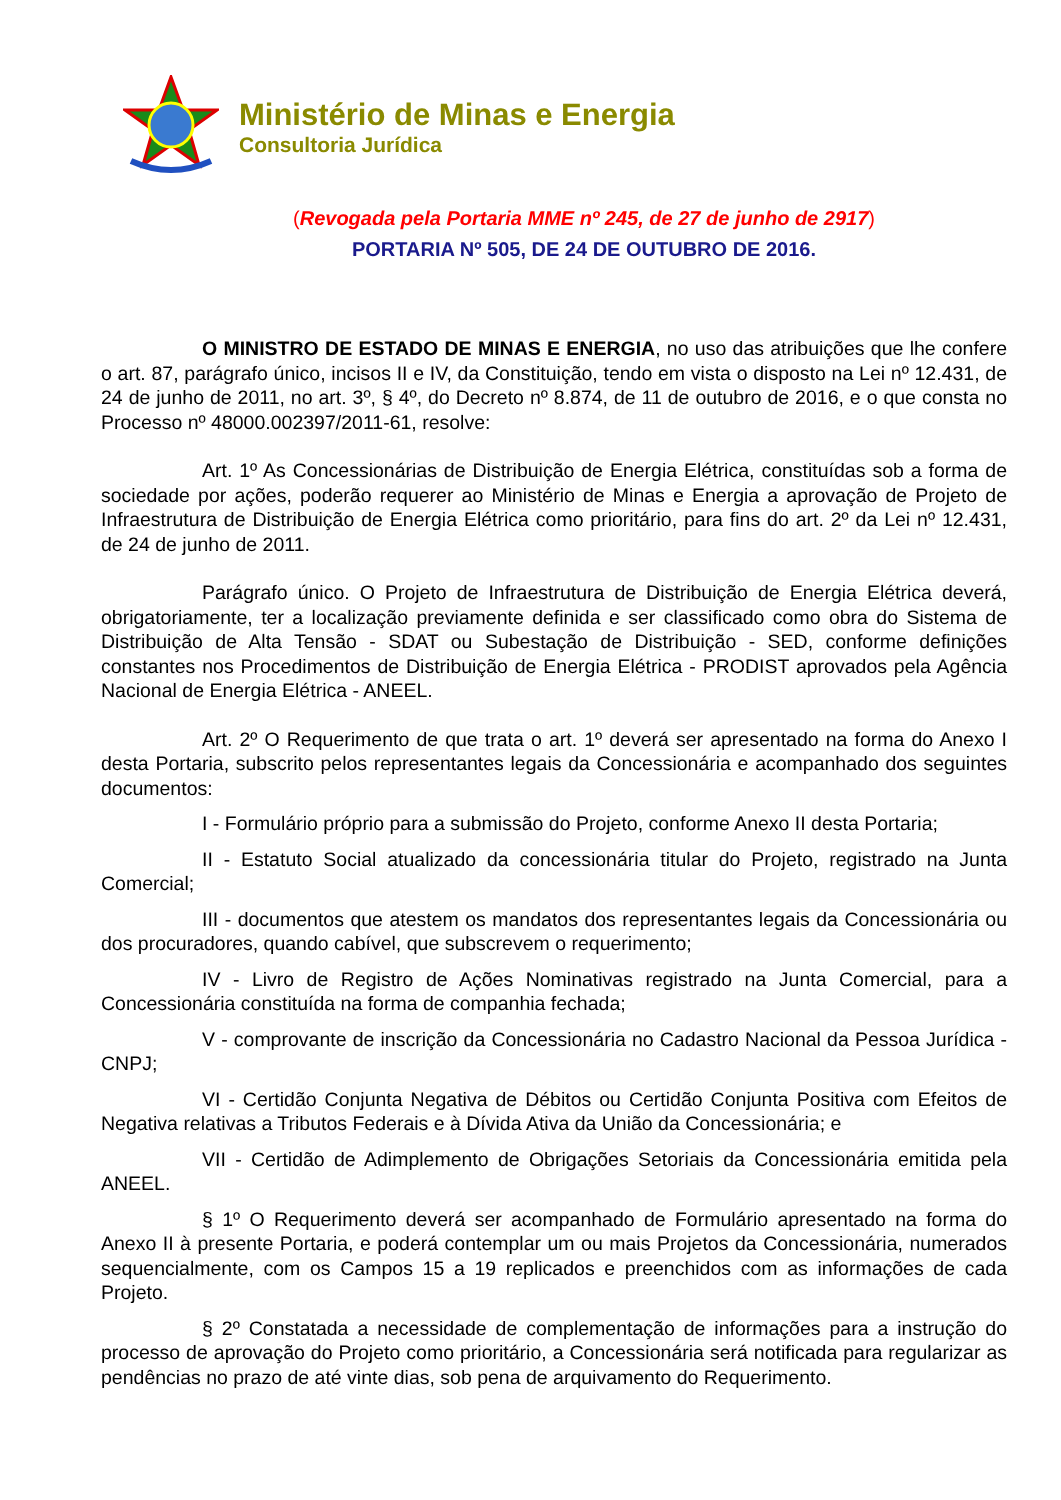Ministério de Minas e Energia
Consultoria Jurídica
(Revogada pela Portaria MME nº 245, de 27 de junho de 2917)
PORTARIA Nº 505, DE 24 DE OUTUBRO DE 2016.
O MINISTRO DE ESTADO DE MINAS E ENERGIA, no uso das atribuições que lhe confere o art. 87, parágrafo único, incisos II e IV, da Constituição, tendo em vista o disposto na Lei nº 12.431, de 24 de junho de 2011, no art. 3º, § 4º, do Decreto nº 8.874, de 11 de outubro de 2016, e o que consta no Processo nº 48000.002397/2011-61, resolve:
Art. 1º As Concessionárias de Distribuição de Energia Elétrica, constituídas sob a forma de sociedade por ações, poderão requerer ao Ministério de Minas e Energia a aprovação de Projeto de Infraestrutura de Distribuição de Energia Elétrica como prioritário, para fins do art. 2º da Lei nº 12.431, de 24 de junho de 2011.
Parágrafo único. O Projeto de Infraestrutura de Distribuição de Energia Elétrica deverá, obrigatoriamente, ter a localização previamente definida e ser classificado como obra do Sistema de Distribuição de Alta Tensão - SDAT ou Subestação de Distribuição - SED, conforme definições constantes nos Procedimentos de Distribuição de Energia Elétrica - PRODIST aprovados pela Agência Nacional de Energia Elétrica - ANEEL.
Art. 2º O Requerimento de que trata o art. 1º deverá ser apresentado na forma do Anexo I desta Portaria, subscrito pelos representantes legais da Concessionária e acompanhado dos seguintes documentos:
I - Formulário próprio para a submissão do Projeto, conforme Anexo II desta Portaria;
II - Estatuto Social atualizado da concessionária titular do Projeto, registrado na Junta Comercial;
III - documentos que atestem os mandatos dos representantes legais da Concessionária ou dos procuradores, quando cabível, que subscrevem o requerimento;
IV - Livro de Registro de Ações Nominativas registrado na Junta Comercial, para a Concessionária constituída na forma de companhia fechada;
V - comprovante de inscrição da Concessionária no Cadastro Nacional da Pessoa Jurídica - CNPJ;
VI - Certidão Conjunta Negativa de Débitos ou Certidão Conjunta Positiva com Efeitos de Negativa relativas a Tributos Federais e à Dívida Ativa da União da Concessionária; e
VII - Certidão de Adimplemento de Obrigações Setoriais da Concessionária emitida pela ANEEL.
§ 1º O Requerimento deverá ser acompanhado de Formulário apresentado na forma do Anexo II à presente Portaria, e poderá contemplar um ou mais Projetos da Concessionária, numerados sequencialmente, com os Campos 15 a 19 replicados e preenchidos com as informações de cada Projeto.
§ 2º Constatada a necessidade de complementação de informações para a instrução do processo de aprovação do Projeto como prioritário, a Concessionária será notificada para regularizar as pendências no prazo de até vinte dias, sob pena de arquivamento do Requerimento.